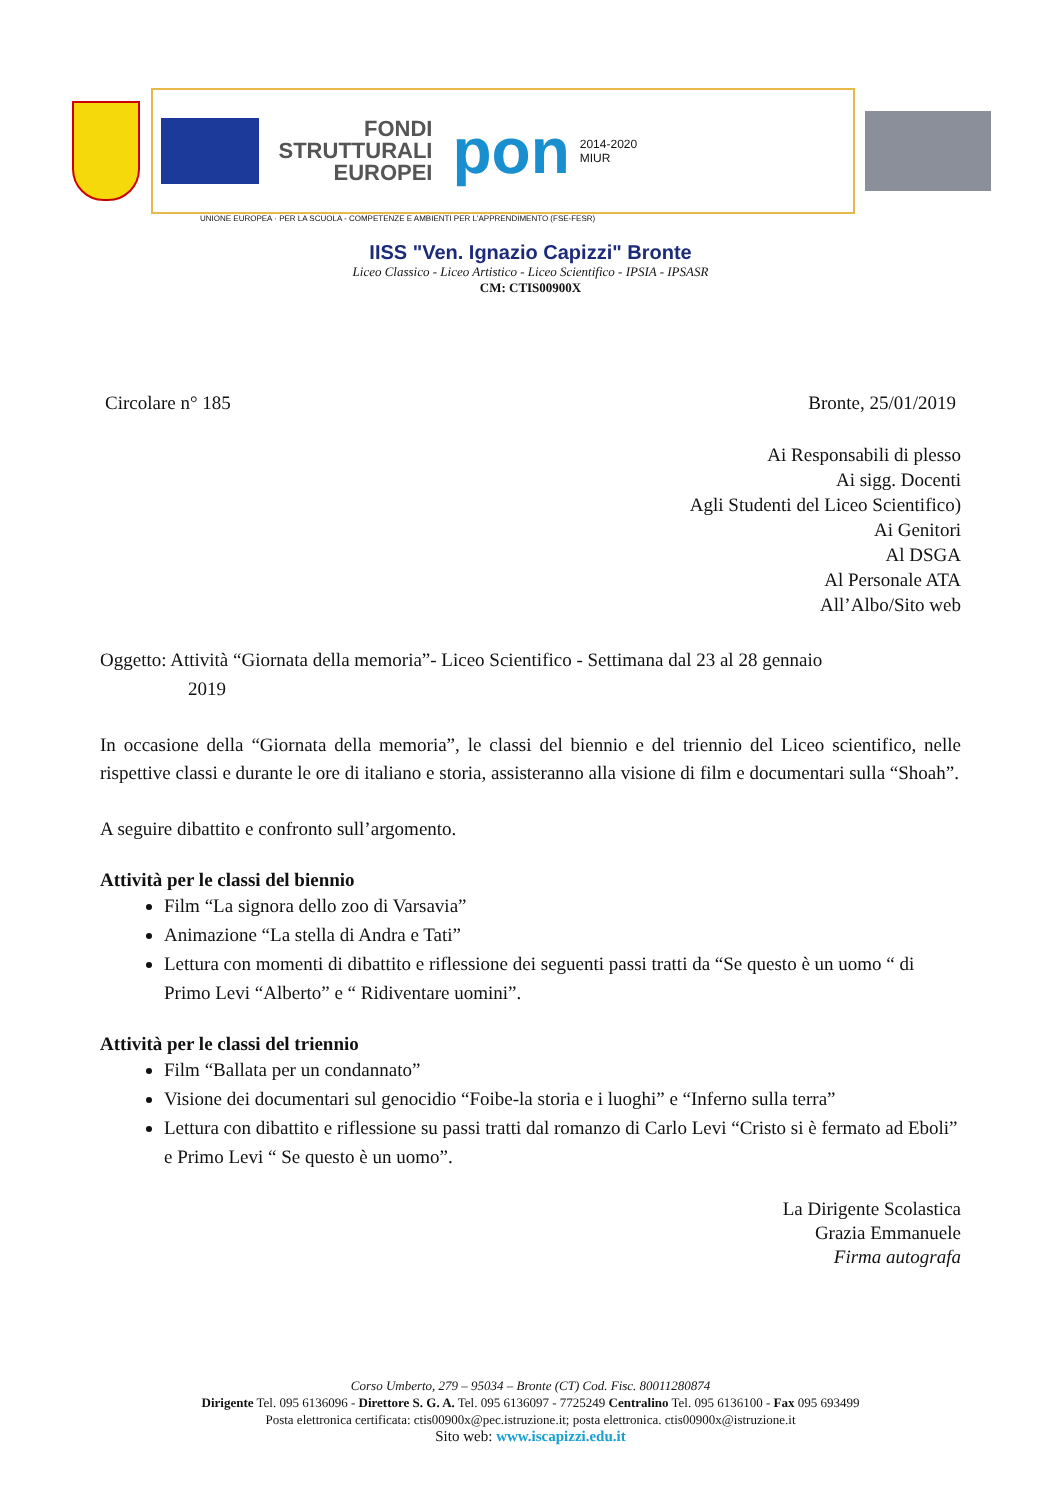FONDI
STRUTTURALI
EUROPEI
pon
2014-2020
MIUR
UNIONE EUROPEA · PER LA SCUOLA - COMPETENZE E AMBIENTI PER L'APPRENDIMENTO (FSE-FESR)
IISS "Ven. Ignazio Capizzi" Bronte
Liceo Classico - Liceo Artistico - Liceo Scientifico - IPSIA - IPSASR
CM: CTIS00900X
Circolare n° 185 Bronte, 25/01/2019
Ai Responsabili di plesso
Ai sigg. Docenti
Agli Studenti del Liceo Scientifico)
Ai Genitori
Al DSGA
Al Personale ATA
All’Albo/Sito web
Oggetto: Attività “Giornata della memoria”- Liceo Scientifico - Settimana dal 23 al 28 gennaio
2019
In occasione della “Giornata della memoria”, le classi del biennio e del triennio del Liceo scientifico, nelle rispettive classi e durante le ore di italiano e storia, assisteranno alla visione di film e documentari sulla “Shoah”.
A seguire dibattito e confronto sull’argomento.
Attività per le classi del biennio
Film “La signora dello zoo di Varsavia”
Animazione “La stella di Andra e Tati”
Lettura con momenti di dibattito e riflessione dei seguenti passi tratti da “Se questo è un uomo “ di Primo Levi “Alberto” e “ Ridiventare uomini”.
Attività per le classi del triennio
Film “Ballata per un condannato”
Visione dei documentari sul genocidio “Foibe-la storia e i luoghi” e “Inferno sulla terra”
Lettura con dibattito e riflessione su passi tratti dal romanzo di Carlo Levi “Cristo si è fermato ad Eboli” e Primo Levi “ Se questo è un uomo”.
La Dirigente Scolastica
Grazia Emmanuele
Firma autografa
Corso Umberto, 279 – 95034 – Bronte (CT) Cod. Fisc. 80011280874
Dirigente Tel. 095 6136096 - Direttore S. G. A. Tel. 095 6136097 - 7725249 Centralino Tel. 095 6136100 - Fax 095 693499
Posta elettronica certificata: ctis00900x@pec.istruzione.it; posta elettronica. ctis00900x@istruzione.it
Sito web: www.iscapizzi.edu.it